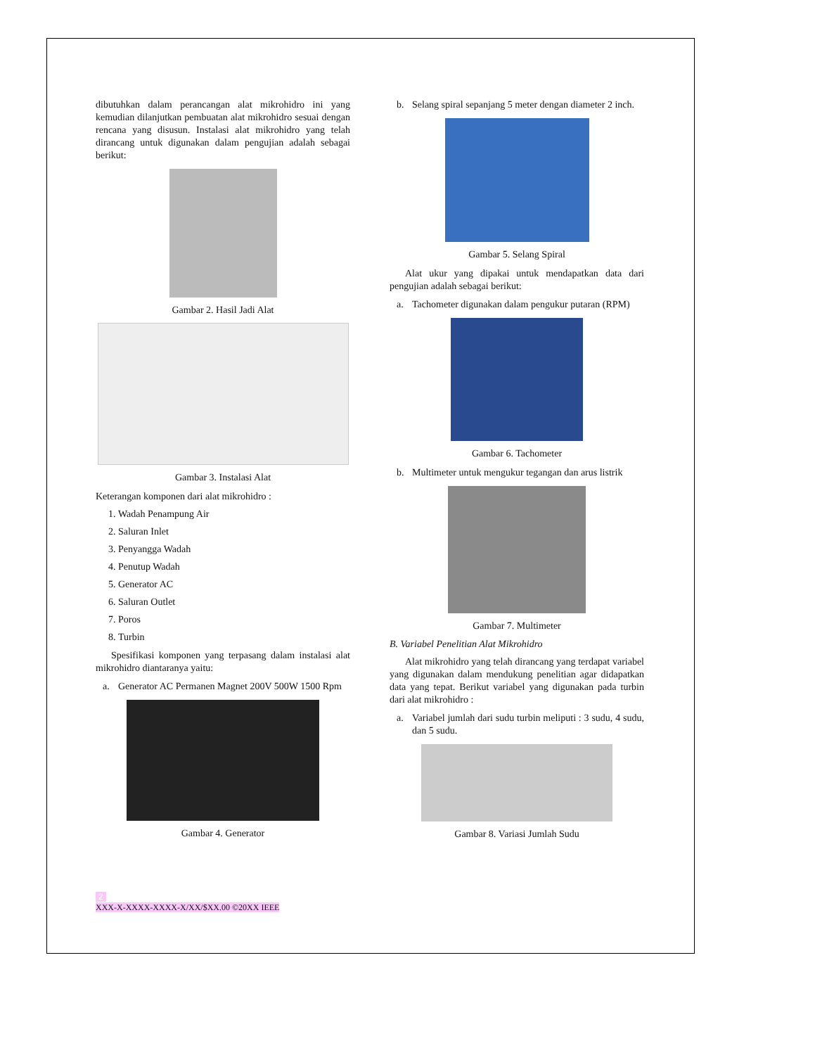dibutuhkan dalam perancangan alat mikrohidro ini yang kemudian dilanjutkan pembuatan alat mikrohidro sesuai dengan rencana yang disusun. Instalasi alat mikrohidro yang telah dirancang untuk digunakan dalam pengujian adalah sebagai berikut:
Gambar 2. Hasil Jadi Alat
Gambar 3. Instalasi Alat
Keterangan komponen dari alat mikrohidro :
1. Wadah Penampung Air
2. Saluran Inlet
3. Penyangga Wadah
4. Penutup Wadah
5. Generator AC
6. Saluran Outlet
7. Poros
8. Turbin
Spesifikasi komponen yang terpasang dalam instalasi alat mikrohidro diantaranya yaitu:
a. Generator AC Permanen Magnet 200V 500W 1500 Rpm
Gambar 4. Generator
b. Selang spiral sepanjang 5 meter dengan diameter 2 inch.
Gambar 5. Selang Spiral
Alat ukur yang dipakai untuk mendapatkan data dari pengujian adalah sebagai berikut:
a. Tachometer digunakan dalam pengukur putaran (RPM)
Gambar 6. Tachometer
b. Multimeter untuk mengukur tegangan dan arus listrik
Gambar 7. Multimeter
B. Variabel Penelitian Alat Mikrohidro
Alat mikrohidro yang telah dirancang yang terdapat variabel yang digunakan dalam mendukung penelitian agar didapatkan data yang tepat. Berikut variabel yang digunakan pada turbin dari alat mikrohidro :
a. Variabel jumlah dari sudu turbin meliputi : 3 sudu, 4 sudu, dan 5 sudu.
Gambar 8. Variasi Jumlah Sudu
2
XXX-X-XXXX-XXXX-X/XX/$XX.00 ©20XX IEEE